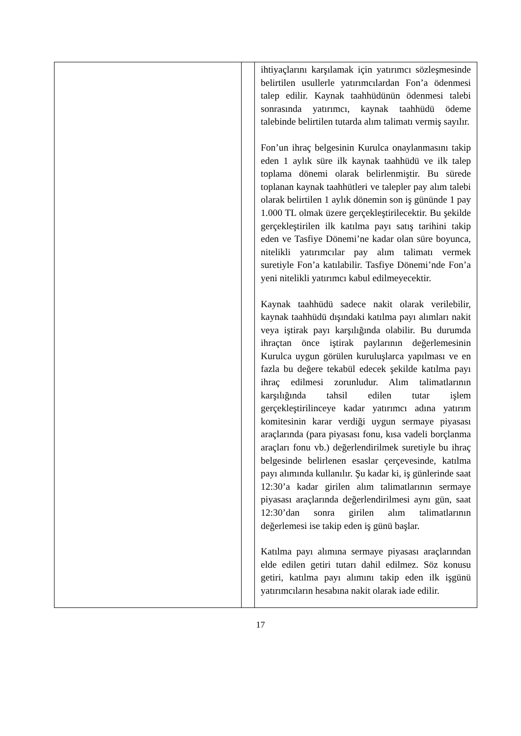| | | ihtiyaçlarını karşılamak için yatırımcı sözleşmesinde belirtilen usullerle yatırımcılardan Fon’a ödenmesi talep edilir. Kaynak taahhüdünün ödenmesi talebi sonrasında yatırımcı, kaynak taahhüdü ödeme talebinde belirtilen tutarda alım talimatı vermiş sayılır. Fon’un ihraç belgesinin Kurulca onaylanmasını takip eden 1 aylık süre ilk kaynak taahhüdü ve ilk talep toplama dönemi olarak belirlenmiştir. Bu sürede toplanan kaynak taahhütleri ve talepler pay alım talebi olarak belirtilen 1 aylık dönemin son iş gününde 1 pay 1.000 TL olmak üzere gerçekleştirilecektir. Bu şekilde gerçekleştirilen ilk katılma payı satış tarihini takip eden ve Tasfiye Dönemi’ne kadar olan süre boyunca, nitelikli yatırımcılar pay alım talimatı vermek suretiyle Fon’a katılabilir. Tasfiye Dönemi’nde Fon’a yeni nitelikli yatırımcı kabul edilmeyecektir. Kaynak taahhüdü sadece nakit olarak verilebilir, kaynak taahhüdü dışındaki katılma payı alımları nakit veya iştirak payı karşılığında olabilir. Bu durumda ihraçtan önce iştirak paylarının değerlemesinin Kurulca uygun görülen kuruluşlarca yapılması ve en fazla bu değere tekabül edecek şekilde katılma payı ihraç edilmesi zorunludur. Alım talimatlarının karşılığında tahsil edilen tutar işlem gerçekleştirilinceye kadar yatırımcı adına yatırım komitesinin karar verdiği uygun sermaye piyasası araçlarında (para piyasası fonu, kısa vadeli borçlanma araçları fonu vb.) değerlendirilmek suretiyle bu ihraç belgesinde belirlenen esaslar çerçevesinde, katılma payı alımında kullanılır. Şu kadar ki, iş günlerinde saat 12:30’a kadar girilen alım talimatlarının sermaye piyasası araçlarında değerlendirilmesi aynı gün, saat 12:30’dan sonra girilen alım talimatlarının değerlemesi ise takip eden iş günü başlar. Katılma payı alımına sermaye piyasası araçlarından elde edilen getiri tutarı dahil edilmez. Söz konusu getiri, katılma payı alımını takip eden ilk işgünü yatırımcıların hesabına nakit olarak iade edilir. |
17